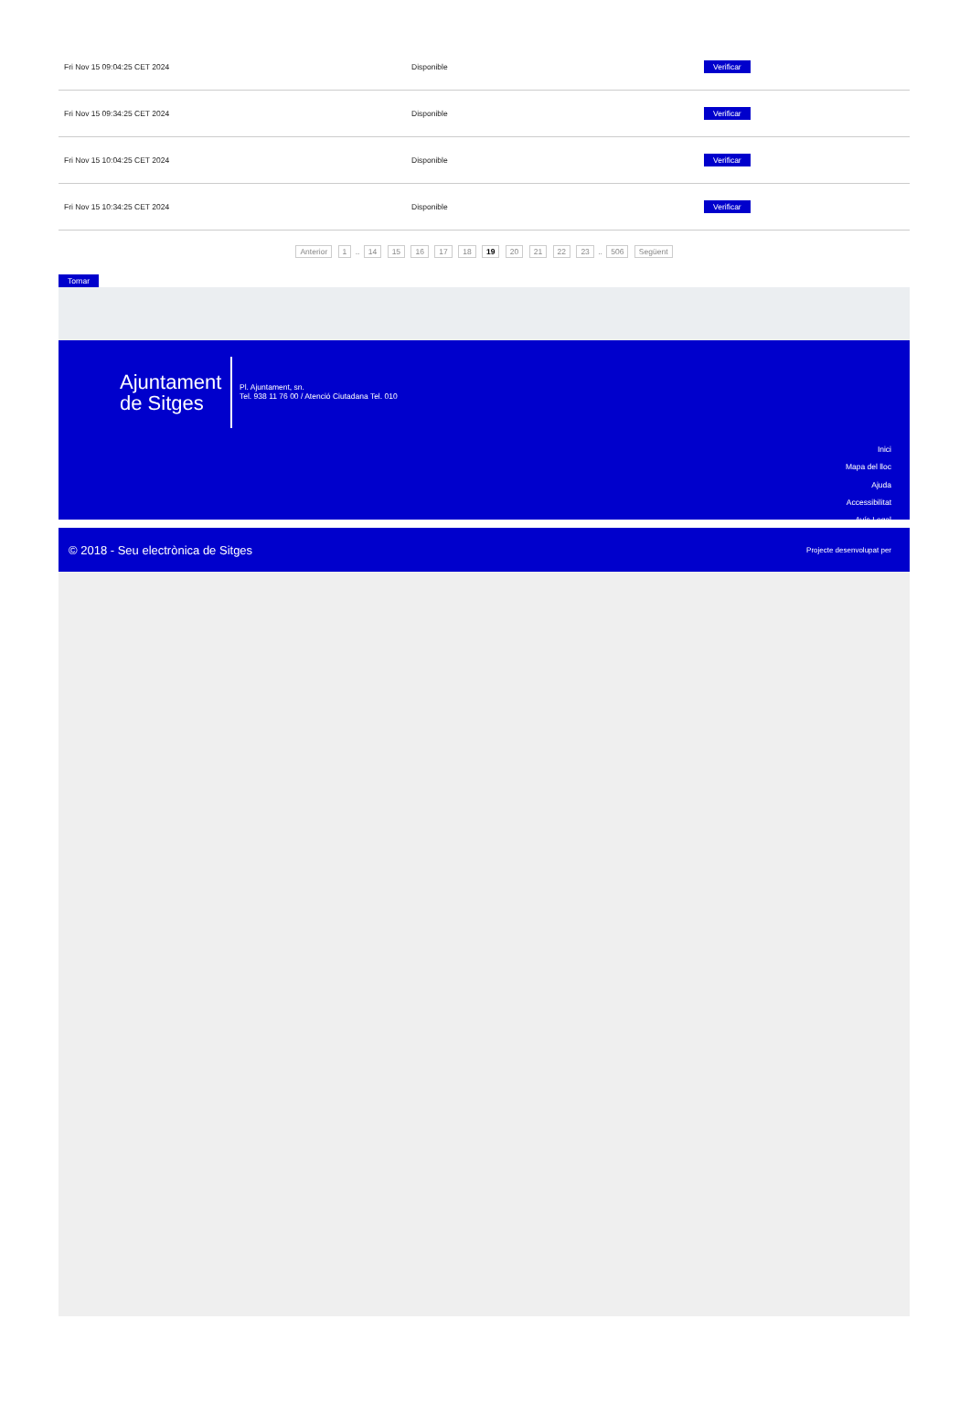| Fri Nov 15 09:04:25 CET 2024 | Disponible | Verificar |
| Fri Nov 15 09:34:25 CET 2024 | Disponible | Verificar |
| Fri Nov 15 10:04:25 CET 2024 | Disponible | Verificar |
| Fri Nov 15 10:34:25 CET 2024 | Disponible | Verificar |
Anterior 1 .. 14 15 16 17 18 19 20 21 22 23 .. 506 Següent
Tornar
Ajuntament
de Sitges
Pl. Ajuntament, sn.
Tel. 938 11 76 00 / Atenció Ciutadana Tel. 010
Inici
Mapa del lloc
Ajuda
Accessibilitat
Avís Legal
© 2018 - Seu electrònica de Sitges Projecte desenvolupat per